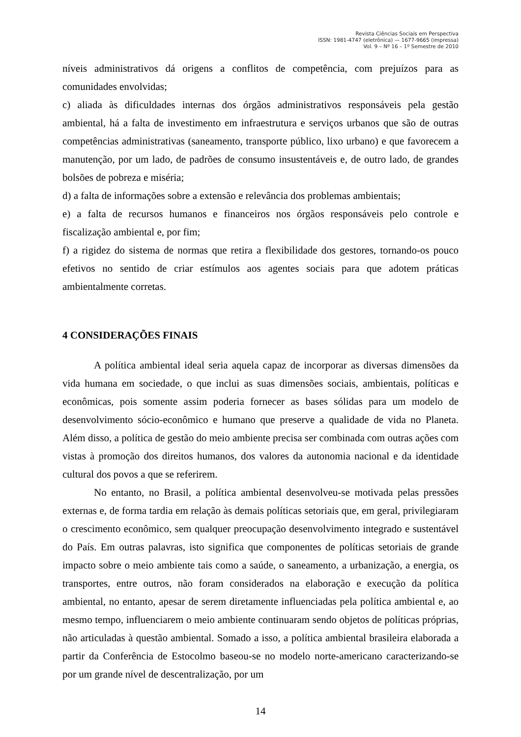Revista Ciências Sociais em Perspectiva
ISSN: 1981-4747 (eletrônica) — 1677-9665 (impressa)
Vol. 9 – Nº 16 – 1º Semestre de 2010
níveis administrativos dá origens a conflitos de competência, com prejuízos para as comunidades envolvidas;
c) aliada às dificuldades internas dos órgãos administrativos responsáveis pela gestão ambiental, há a falta de investimento em infraestrutura e serviços urbanos que são de outras competências administrativas (saneamento, transporte público, lixo urbano) e que favorecem a manutenção, por um lado, de padrões de consumo insustentáveis e, de outro lado, de grandes bolsões de pobreza e miséria;
d) a falta de informações sobre a extensão e relevância dos problemas ambientais;
e) a falta de recursos humanos e financeiros nos órgãos responsáveis pelo controle e fiscalização ambiental e, por fim;
f) a rigidez do sistema de normas que retira a flexibilidade dos gestores, tornando-os pouco efetivos no sentido de criar estímulos aos agentes sociais para que adotem práticas ambientalmente corretas.
4 CONSIDERAÇÕES FINAIS
A política ambiental ideal seria aquela capaz de incorporar as diversas dimensões da vida humana em sociedade, o que inclui as suas dimensões sociais, ambientais, políticas e econômicas, pois somente assim poderia fornecer as bases sólidas para um modelo de desenvolvimento sócio-econômico e humano que preserve a qualidade de vida no Planeta. Além disso, a política de gestão do meio ambiente precisa ser combinada com outras ações com vistas à promoção dos direitos humanos, dos valores da autonomia nacional e da identidade cultural dos povos a que se referirem.
No entanto, no Brasil, a política ambiental desenvolveu-se motivada pelas pressões externas e, de forma tardia em relação às demais políticas setoriais que, em geral, privilegiaram o crescimento econômico, sem qualquer preocupação desenvolvimento integrado e sustentável do País. Em outras palavras, isto significa que componentes de políticas setoriais de grande impacto sobre o meio ambiente tais como a saúde, o saneamento, a urbanização, a energia, os transportes, entre outros, não foram considerados na elaboração e execução da política ambiental, no entanto, apesar de serem diretamente influenciadas pela política ambiental e, ao mesmo tempo, influenciarem o meio ambiente continuaram sendo objetos de políticas próprias, não articuladas à questão ambiental. Somado a isso, a política ambiental brasileira elaborada a partir da Conferência de Estocolmo baseou-se no modelo norte-americano caracterizando-se por um grande nível de descentralização, por um
14